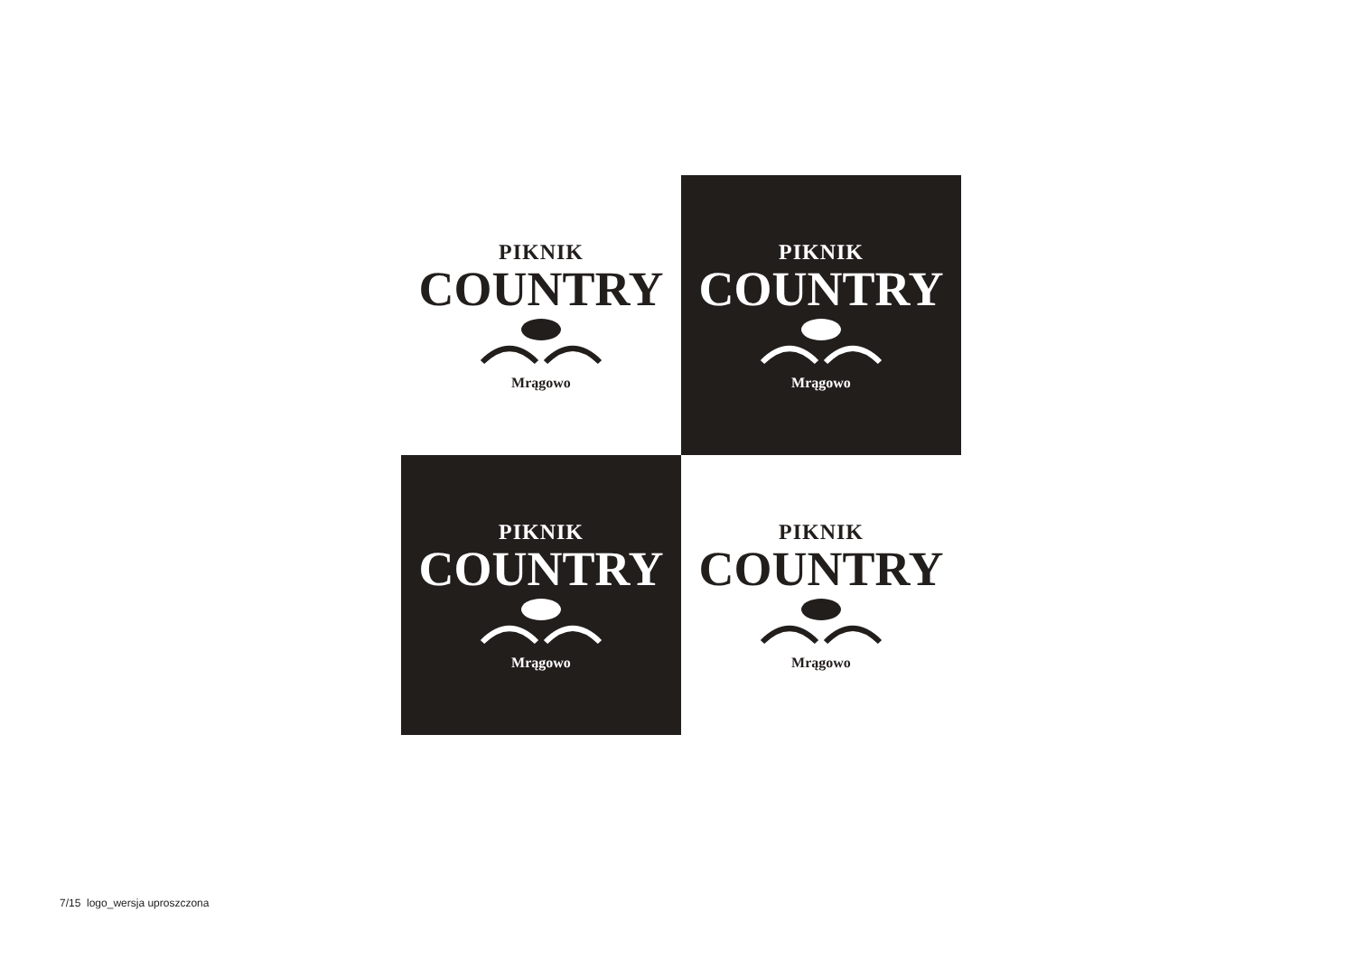PIKNIK
COUNTRY
Mrągowo
PIKNIK
COUNTRY
Mrągowo
PIKNIK
COUNTRY
Mrągowo
PIKNIK
COUNTRY
Mrągowo
7/15 logo_wersja uproszczona